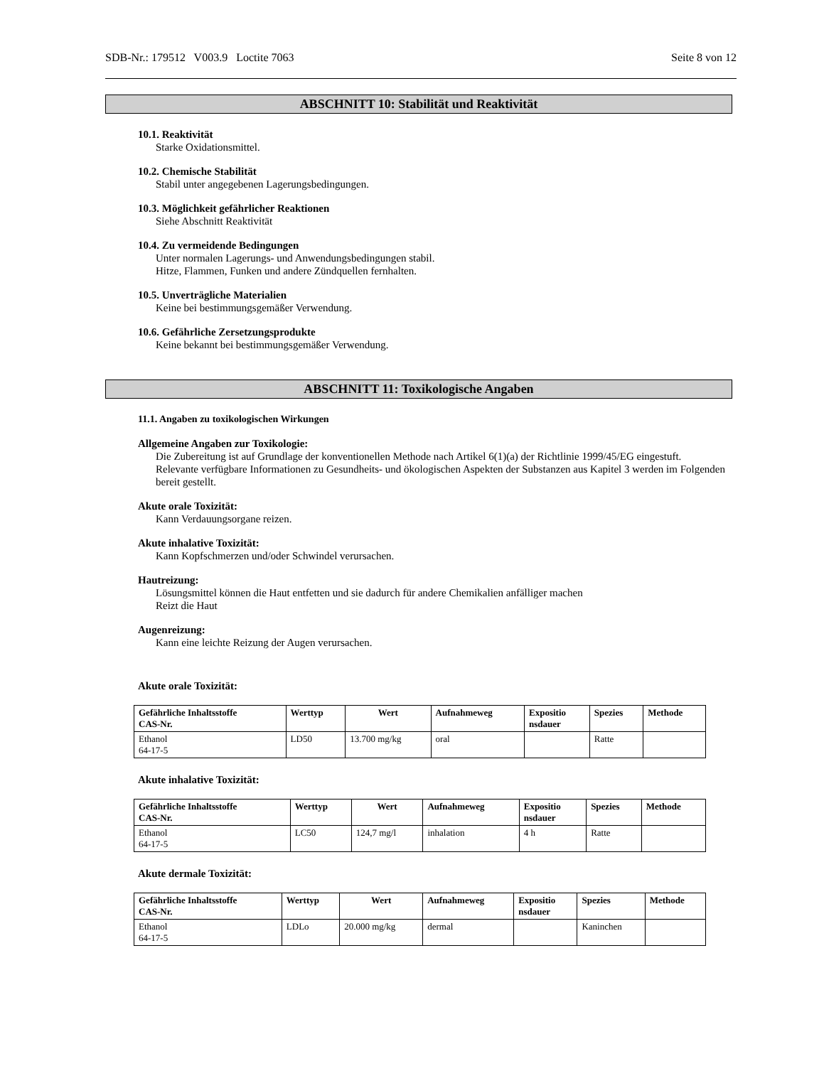SDB-Nr.: 179512 V003.9 Loctite 7063 Seite 8 von 12
ABSCHNITT 10: Stabilität und Reaktivität
10.1. Reaktivität
Starke Oxidationsmittel.
10.2. Chemische Stabilität
Stabil unter angegebenen Lagerungsbedingungen.
10.3. Möglichkeit gefährlicher Reaktionen
Siehe Abschnitt Reaktivität
10.4. Zu vermeidende Bedingungen
Unter normalen Lagerungs- und Anwendungsbedingungen stabil.
Hitze, Flammen, Funken und andere Zündquellen fernhalten.
10.5. Unverträgliche Materialien
Keine bei bestimmungsgemäßer Verwendung.
10.6. Gefährliche Zersetzungsprodukte
Keine bekannt bei bestimmungsgemäßer Verwendung.
ABSCHNITT 11: Toxikologische Angaben
11.1. Angaben zu toxikologischen Wirkungen
Allgemeine Angaben zur Toxikologie:
Die Zubereitung ist auf Grundlage der konventionellen Methode nach Artikel 6(1)(a) der Richtlinie 1999/45/EG eingestuft.
Relevante verfügbare Informationen zu Gesundheits- und ökologischen Aspekten der Substanzen aus Kapitel 3 werden im Folgenden bereit gestellt.
Akute orale Toxizität:
Kann Verdauungsorgane reizen.
Akute inhalative Toxizität:
Kann Kopfschmerzen und/oder Schwindel verursachen.
Hautreizung:
Lösungsmittel können die Haut entfetten und sie dadurch für andere Chemikalien anfälliger machen
Reizt die Haut
Augenreizung:
Kann eine leichte Reizung der Augen verursachen.
Akute orale Toxizität:
| Gefährliche Inhaltsstoffe CAS-Nr. | Werttyp | Wert | Aufnahmeweg | Expositio nsdauer | Spezies | Methode |
| --- | --- | --- | --- | --- | --- | --- |
| Ethanol 64-17-5 | LD50 | 13.700 mg/kg | oral | | Ratte | |
Akute inhalative Toxizität:
| Gefährliche Inhaltsstoffe CAS-Nr. | Werttyp | Wert | Aufnahmeweg | Expositio nsdauer | Spezies | Methode |
| --- | --- | --- | --- | --- | --- | --- |
| Ethanol 64-17-5 | LC50 | 124,7 mg/l | inhalation | 4 h | Ratte | |
Akute dermale Toxizität:
| Gefährliche Inhaltsstoffe CAS-Nr. | Werttyp | Wert | Aufnahmeweg | Expositio nsdauer | Spezies | Methode |
| --- | --- | --- | --- | --- | --- | --- |
| Ethanol 64-17-5 | LDLo | 20.000 mg/kg | dermal | | Kaninchen | |